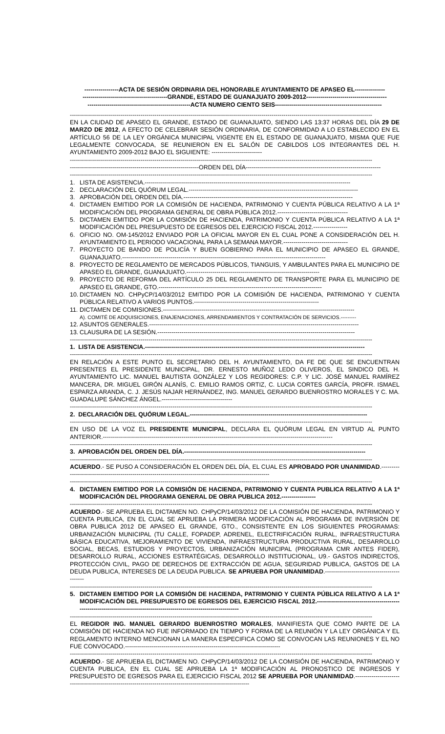-----------------ACTA DE SESIÓN ORDINARIA DEL HONORABLE AYUNTAMIENTO DE APASEO EL---------------
------------------------------------------GRANDE, ESTADO DE GUANAJUATO 2009-2012----------------------------------------
---------------------------------------------------ACTA NUMERO CIENTO SEIS-----------------------------------------------------
------------------------------------------------------------------------------------------------------------------------------------------------------
EN LA CIUDAD DE APASEO EL GRANDE, ESTADO DE GUANAJUATO, SIENDO LAS 13:37 HORAS DEL DÍA 29 DE MARZO DE 2012, A EFECTO DE CELEBRAR SESIÓN ORDINARIA, DE CONFORMIDAD A LO ESTABLECIDO EN EL ARTÍCULO 56 DE LA LEY ORGÁNICA MUNICIPAL VIGENTE EN EL ESTADO DE GUANAJUATO, MISMA QUE FUE LEGALMENTE CONVOCADA, SE REUNIERON EN EL SALÓN DE CABILDOS LOS INTEGRANTES DEL H. AYUNTAMIENTO 2009-2012 BAJO EL SIGUIENTE: -------------------------
------------------------------------------------------------------------------------------------------------------------------------------------------
----------------------------------------------------------------ORDEN DEL DÍA-------------------------------------------------------------------
------------------------------------------------------------------------------------------------------------------------------------------------------
1. LISTA DE ASISTENCIA.------------------------------------------------------------------------------------------------------
2. DECLARACIÓN DEL QUÓRUM LEGAL.------------------------------------------------------------------------------------
3. APROBACIÓN DEL ORDEN DEL DÍA.------------------------------------------------------------------------------------
4. DICTAMEN EMITIDO POR LA COMISIÓN DE HACIENDA, PATRIMONIO Y CUENTA PÚBLICA RELATIVO A LA 1ª MODIFICACIÓN DEL PROGRAMA GENERAL DE OBRA PÚBLICA 2012.-----------------------------------
5. DICTAMEN EMITIDO POR LA COMISIÓN DE HACIENDA, PATRIMONIO Y CUENTA PÚBLICA RELATIVO A LA 1ª MODIFICACIÓN DEL PRESUPUESTO DE EGRESOS DEL EJERCICIO FISCAL 2012.-----------------
6. OFICIO NO. OM-145/2012 ENVIADO POR LA OFICIAL MAYOR EN EL CUAL PONE A CONSIDERACIÓN DEL H. AYUNTAMIENTO EL PERIODO VACACIONAL PARA LA SEMANA MAYOR.--------------------------------
7. PROYECTO DE BANDO DE POLICÍA Y BUEN GOBIERNO PARA EL MUNICIPIO DE APASEO EL GRANDE, GUANAJUATO.-----------------------------------------------------------------------------------------------------
8. PROYECTO DE REGLAMENTO DE MERCADOS PÚBLICOS, TIANGUIS, Y AMBULANTES PARA EL MUNICIPIO DE APASEO EL GRANDE, GUANAJUATO.------------------------------------------------------------------
9. PROYECTO DE REFORMA DEL ARTÍCULO 25 DEL REGLAMENTO DE TRANSPORTE PARA EL MUNICIPIO DE APASEO EL GRANDE, GTO.---------------------------------------------------------------------------------
10. DICTAMEN NO. CHPyCP/14/03/2012 EMITIDO POR LA COMISIÓN DE HACIENDA, PATRIMONIO Y CUENTA PÚBLICA RELATIVO A VARIOS PUNTOS.--------------------------------------------------------------
11. DICTAMEN DE COMISIONES.-----------------------------------------------------------------------------------------------
A). COMITÉ DE ADQUISICIONES, ENAJENACIONES, ARRENDAMIENTOS Y CONTRATACIÓN DE SERVICIOS.---------
12. ASUNTOS GENERALES.--------------------------------------------------------------------------------------------------------
13. CLAUSURA DE LA SESIÓN.--------------------------------------------------------------------------------------------------
------------------------------------------------------------------------------------------------------------------------------------------------------
1. LISTA DE ASISTENCIA.-------------------------------------------------------------------------------------------------------------
------------------------------------------------------------------------------------------------------------------------------------------------------
EN RELACIÓN A ESTE PUNTO EL SECRETARIO DEL H. AYUNTAMIENTO, DA FE DE QUE SE ENCUENTRAN PRESENTES EL PRESIDENTE MUNICIPAL, DR. ERNESTO MUÑOZ LEDO OLIVEROS, EL SINDICO DEL H. AYUNTAMIENTO LIC. MANUEL BAUTISTA GONZÁLEZ Y LOS REGIDORES: C.P. Y LIC. JOSÉ MANUEL RAMÍREZ MANCERA, DR. MIGUEL GIRÓN ALANÍS, C. EMILIO RAMOS ORTIZ, C. LUCIA CORTES GARCÍA, PROFR. ISMAEL ESPARZA ARANDA, C. J. JESÚS NAJAR HERNÁNDEZ, ING. MANUEL GERARDO BUENROSTRO MORALES Y C. MA. GUADALUPE SÁNCHEZ ÁNGEL.-----------------------------------
------------------------------------------------------------------------------------------------------------------------------------------------------
2. DECLARACIÓN DEL QUÓRUM LEGAL.----------------------------------------------------------------------------------------
------------------------------------------------------------------------------------------------------------------------------------------------------
EN USO DE LA VOZ EL PRESIDENTE MUNICIPAL, DECLARA EL QUÓRUM LEGAL EN VIRTUD AL PUNTO ANTERIOR.------------------------------------------------------------------------------------------------------------------
------------------------------------------------------------------------------------------------------------------------------------------------------
3. APROBACIÓN DEL ORDEN DEL DÍA.------------------------------------------------------------------------------------------
------------------------------------------------------------------------------------------------------------------------------------------------------
ACUERDO.- SE PUSO A CONSIDERACIÓN EL ORDEN DEL DÍA, EL CUAL ES APROBADO POR UNANIMIDAD.------------------------------------------------------------------------------------------------------------
------------------------------------------------------------------------------------------------------------------------------------------------------
4. DICTAMEN EMITIDO POR LA COMISIÓN DE HACIENDA, PATRIMONIO Y CUENTA PUBLICA RELATIVO A LA 1ª MODIFICACIÓN DEL PROGRAMA GENERAL DE OBRA PUBLICA 2012.-----------------
------------------------------------------------------------------------------------------------------------------------------------------------------
ACUERDO.- SE APRUEBA EL DICTAMEN NO. CHPyCP/14/03/2012 DE LA COMISIÓN DE HACIENDA, PATRIMONIO Y CUENTA PUBLICA, EN EL CUAL SE APRUEBA LA PRIMERA MODIFICACIÓN AL PROGRAMA DE INVERSIÓN DE OBRA PUBLICA 2012 DE APASEO EL GRANDE, GTO., CONSISTENTE EN LOS SIGUIENTES PROGRAMAS: URBANIZACIÓN MUNICIPAL (TU CALLE, FOPADEP, ADRENEL, ELECTRIFICACIÓN RURAL, INFRAESTRUCTURA BÁSICA EDUCATIVA, MEJORAMIENTO DE VIVIENDA, INFRAESTRUCTURA PRODUCTIVA RURAL, DESARROLLO SOCIAL, BECAS, ESTUDIOS Y PROYECTOS, URBANIZACIÓN MUNICIPAL (PROGRAMA CMR ANTES FIDER), DESARROLLO RURAL, ACCIONES ESTRATÉGICAS, DESARROLLO INSTITUCIONAL, U9.- GASTOS INDIRECTOS, PROTECCIÓN CIVIL, PAGO DE DERECHOS DE EXTRACCIÓN DE AGUA, SEGURIDAD PUBLICA, GASTOS DE LA DEUDA PUBLICA, INTERESES DE LA DEUDA PUBLICA. SE APRUEBA POR UNANIMIDAD.--------------------------------------------
------------------------------------------------------------------------------------------------------------------------------------------------------
5. DICTAMEN EMITIDO POR LA COMISIÓN DE HACIENDA, PATRIMONIO Y CUENTA PÚBLICA RELATIVO A LA 1ª MODIFICACIÓN DEL PRESUPUESTO DE EGRESOS DEL EJERCICIO FISCAL 2012.------------------------------------------------------------------------------------------------------------------------
------------------------------------------------------------------------------------------------------------------------------------------------------
EL REGIDOR ING. MANUEL GERARDO BUENROSTRO MORALES, MANIFIESTA QUE COMO PARTE DE LA COMISIÓN DE HACIENDA NO FUE INFORMADO EN TIEMPO Y FORMA DE LA REUNIÓN Y LA LEY ORGÁNICA Y EL REGLAMENTO INTERNO MENCIONAN LA MANERA ESPECIFICA COMO SE CONVOCAN LAS REUNIONES Y EL NO FUE CONVOCADO.-----------------------------------------------------------------------------
------------------------------------------------------------------------------------------------------------------------------------------------------
ACUERDO.- SE APRUEBA EL DICTAMEN NO. CHPyCP/14/03/2012 DE LA COMISIÓN DE HACIENDA, PATRIMONIO Y CUENTA PUBLICA, EN EL CUAL SE APRUEBA LA 1ª MODIFICACIÓN AL PRONOSTICO DE INGRESOS Y PRESUPUESTO DE EGRESOS PARA EL EJERCICIO FISCAL 2012 SE APRUEBA POR UNANIMIDAD.---------------------------------------------------------------------------------------------------------------